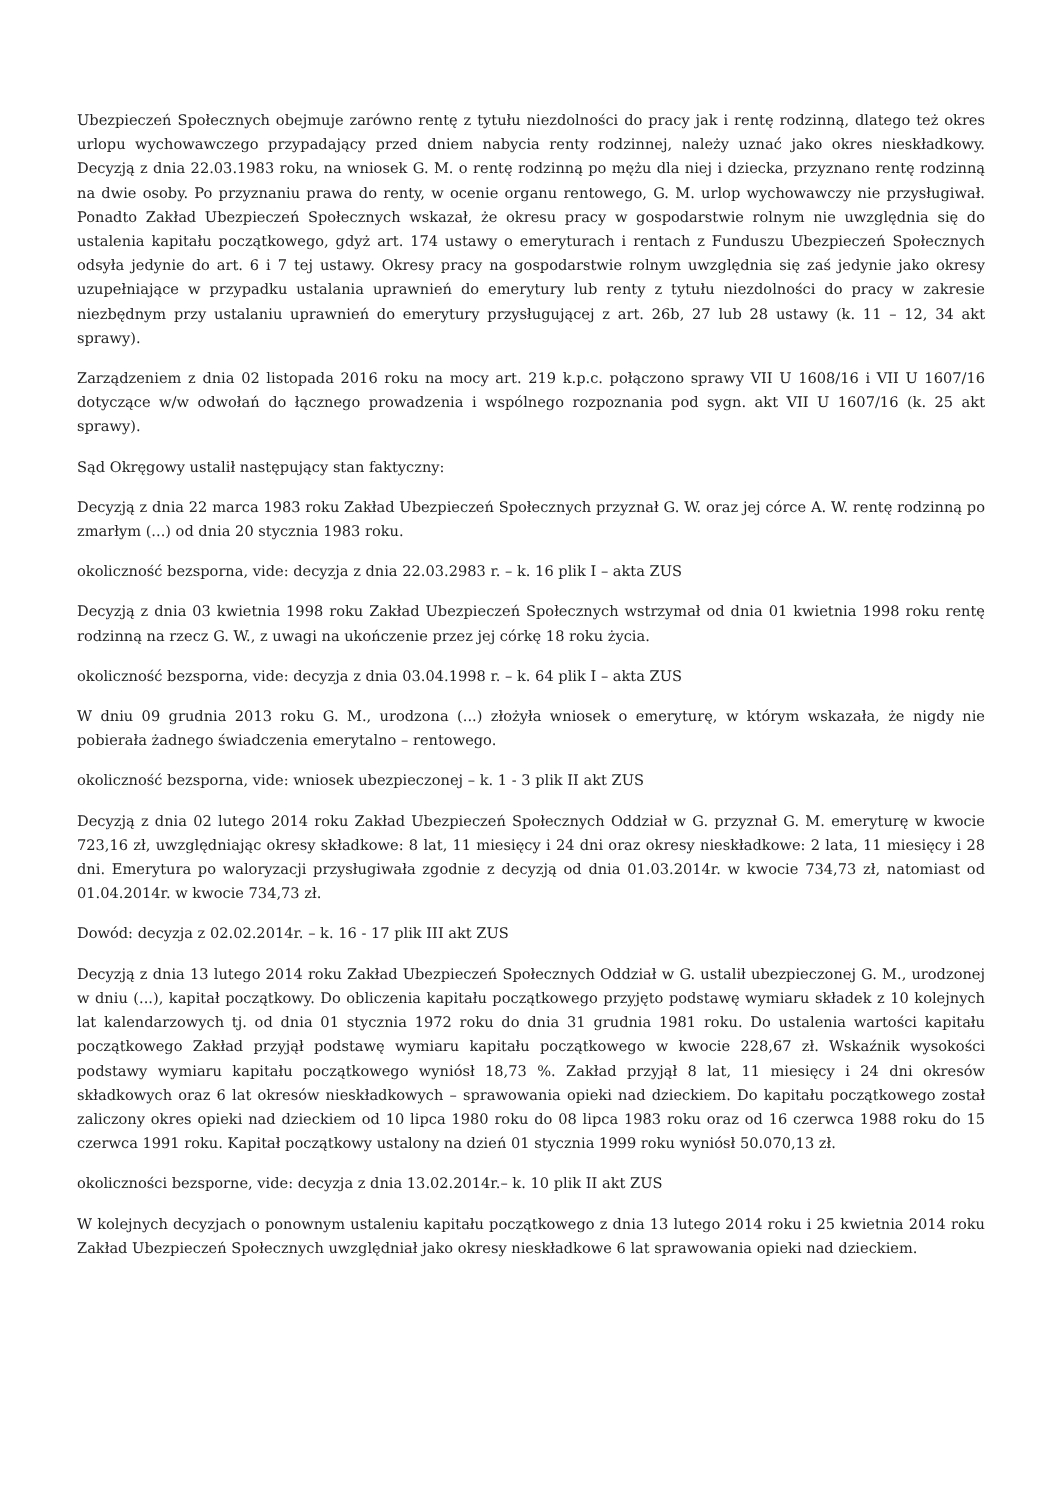Ubezpieczeń Społecznych obejmuje zarówno rentę z tytułu niezdolności do pracy jak i rentę rodzinną, dlatego też okres urlopu wychowawczego przypadający przed dniem nabycia renty rodzinnej, należy uznać jako okres nieskładkowy. Decyzją z dnia 22.03.1983 roku, na wniosek G. M. o rentę rodzinną po mężu dla niej i dziecka, przyznano rentę rodzinną na dwie osoby. Po przyznaniu prawa do renty, w ocenie organu rentowego, G. M. urlop wychowawczy nie przysługiwał. Ponadto Zakład Ubezpieczeń Społecznych wskazał, że okresu pracy w gospodarstwie rolnym nie uwzględnia się do ustalenia kapitału początkowego, gdyż art. 174 ustawy o emeryturach i rentach z Funduszu Ubezpieczeń Społecznych odsyła jedynie do art. 6 i 7 tej ustawy. Okresy pracy na gospodarstwie rolnym uwzględnia się zaś jedynie jako okresy uzupełniające w przypadku ustalania uprawnień do emerytury lub renty z tytułu niezdolności do pracy w zakresie niezbędnym przy ustalaniu uprawnień do emerytury przysługującej z art. 26b, 27 lub 28 ustawy (k. 11 – 12, 34 akt sprawy).
Zarządzeniem z dnia 02 listopada 2016 roku na mocy art. 219 k.p.c. połączono sprawy VII U 1608/16 i VII U 1607/16 dotyczące w/w odwołań do łącznego prowadzenia i wspólnego rozpoznania pod sygn. akt VII U 1607/16 (k. 25 akt sprawy).
Sąd Okręgowy ustalił następujący stan faktyczny:
Decyzją z dnia 22 marca 1983 roku Zakład Ubezpieczeń Społecznych przyznał G. W. oraz jej córce A. W. rentę rodzinną po zmarłym (...) od dnia 20 stycznia 1983 roku.
okoliczność bezsporna, vide: decyzja z dnia 22.03.2983 r. – k. 16 plik I – akta ZUS
Decyzją z dnia 03 kwietnia 1998 roku Zakład Ubezpieczeń Społecznych wstrzymał od dnia 01 kwietnia 1998 roku rentę rodzinną na rzecz G. W., z uwagi na ukończenie przez jej córkę 18 roku życia.
okoliczność bezsporna, vide: decyzja z dnia 03.04.1998 r. – k. 64 plik I – akta ZUS
W dniu 09 grudnia 2013 roku G. M., urodzona (...) złożyła wniosek o emeryturę, w którym wskazała, że nigdy nie pobierała żadnego świadczenia emerytalno – rentowego.
okoliczność bezsporna, vide: wniosek ubezpieczonej – k. 1 - 3 plik II akt ZUS
Decyzją z dnia 02 lutego 2014 roku Zakład Ubezpieczeń Społecznych Oddział w G. przyznał G. M. emeryturę w kwocie 723,16 zł, uwzględniając okresy składkowe: 8 lat, 11 miesięcy i 24 dni oraz okresy nieskładkowe: 2 lata, 11 miesięcy i 28 dni. Emerytura po waloryzacji przysługiwała zgodnie z decyzją od dnia 01.03.2014r. w kwocie 734,73 zł, natomiast od 01.04.2014r. w kwocie 734,73 zł.
Dowód: decyzja z 02.02.2014r. – k. 16 - 17 plik III akt ZUS
Decyzją z dnia 13 lutego 2014 roku Zakład Ubezpieczeń Społecznych Oddział w G. ustalił ubezpieczonej G. M., urodzonej w dniu (...), kapitał początkowy. Do obliczenia kapitału początkowego przyjęto podstawę wymiaru składek z 10 kolejnych lat kalendarzowych tj. od dnia 01 stycznia 1972 roku do dnia 31 grudnia 1981 roku. Do ustalenia wartości kapitału początkowego Zakład przyjął podstawę wymiaru kapitału początkowego w kwocie 228,67 zł. Wskaźnik wysokości podstawy wymiaru kapitału początkowego wyniósł 18,73 %. Zakład przyjął 8 lat, 11 miesięcy i 24 dni okresów składkowych oraz 6 lat okresów nieskładkowych – sprawowania opieki nad dzieckiem. Do kapitału początkowego został zaliczony okres opieki nad dzieckiem od 10 lipca 1980 roku do 08 lipca 1983 roku oraz od 16 czerwca 1988 roku do 15 czerwca 1991 roku. Kapitał początkowy ustalony na dzień 01 stycznia 1999 roku wyniósł 50.070,13 zł.
okoliczności bezsporne, vide: decyzja z dnia 13.02.2014r.– k. 10 plik II akt ZUS
W kolejnych decyzjach o ponownym ustaleniu kapitału początkowego z dnia 13 lutego 2014 roku i 25 kwietnia 2014 roku Zakład Ubezpieczeń Społecznych uwzględniał jako okresy nieskładkowe 6 lat sprawowania opieki nad dzieckiem.